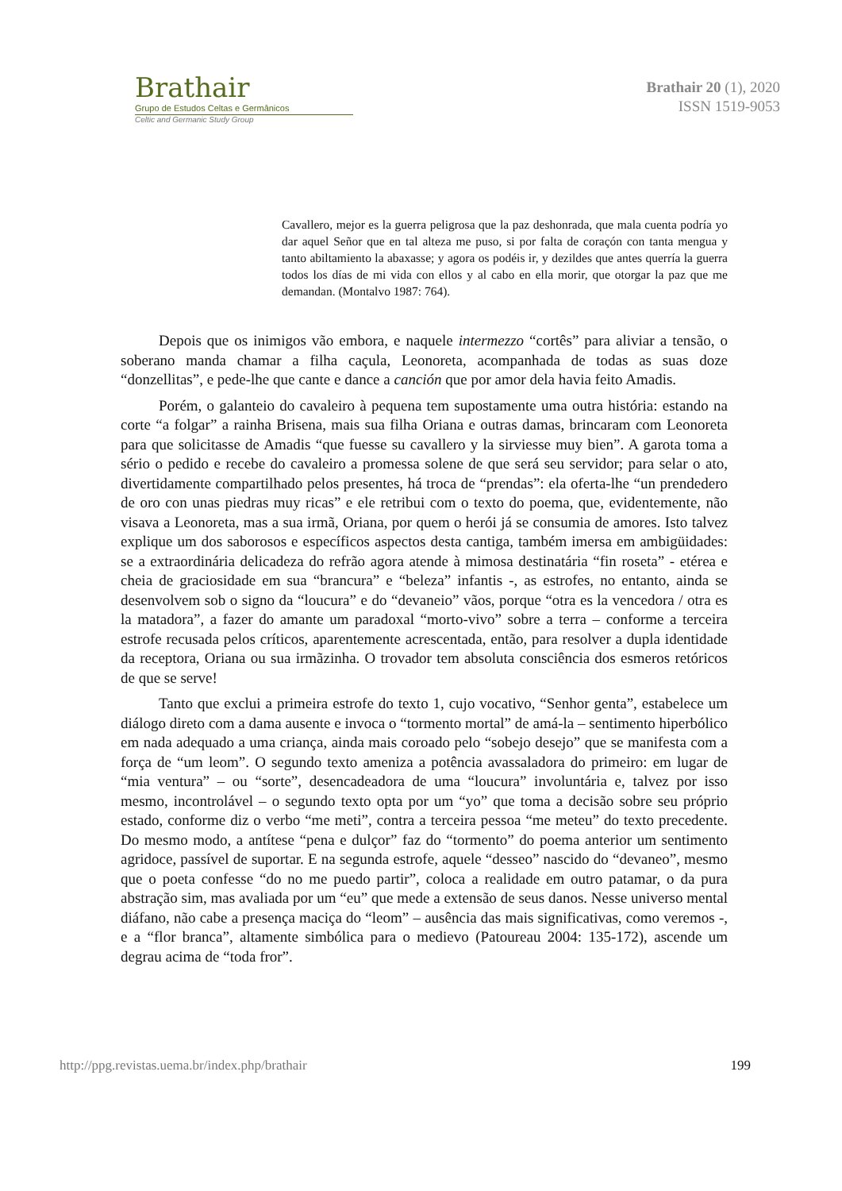Brathair
Grupo de Estudos Celtas e Germânicos
Celtic and Germanic Study Group
Brathair 20 (1), 2020
ISSN 1519-9053
Cavallero, mejor es la guerra peligrosa que la paz deshonrada, que mala cuenta podría yo dar aquel Señor que en tal alteza me puso, si por falta de coraçón con tanta mengua y tanto abiltamiento la abaxasse; y agora os podéis ir, y dezildes que antes querría la guerra todos los días de mi vida con ellos y al cabo en ella morir, que otorgar la paz que me demandan. (Montalvo 1987: 764).
Depois que os inimigos vão embora, e naquele intermezzo “cortês” para aliviar a tensão, o soberano manda chamar a filha caçula, Leonoreta, acompanhada de todas as suas doze “donzellitas”, e pede-lhe que cante e dance a canción que por amor dela havia feito Amadis.
Porém, o galanteio do cavaleiro à pequena tem supostamente uma outra história: estando na corte “a folgar” a rainha Brisena, mais sua filha Oriana e outras damas, brincaram com Leonoreta para que solicitasse de Amadis “que fuesse su cavallero y la sirviesse muy bien”. A garota toma a sério o pedido e recebe do cavaleiro a promessa solene de que será seu servidor; para selar o ato, divertidamente compartilhado pelos presentes, há troca de “prendas”: ela oferta-lhe “un prendedero de oro con unas piedras muy ricas” e ele retribui com o texto do poema, que, evidentemente, não visava a Leonoreta, mas a sua irmã, Oriana, por quem o herói já se consumia de amores. Isto talvez explique um dos saborosos e específicos aspectos desta cantiga, também imersa em ambigüidades: se a extraordinária delicadeza do refrão agora atende à mimosa destinatária “fin roseta” - etérea e cheia de graciosidade em sua “brancura” e “beleza” infantis -, as estrofes, no entanto, ainda se desenvolvem sob o signo da “loucura” e do “devaneio” vãos, porque “otra es la vencedora / otra es la matadora”, a fazer do amante um paradoxal “morto-vivo” sobre a terra – conforme a terceira estrofe recusada pelos críticos, aparentemente acrescentada, então, para resolver a dupla identidade da receptora, Oriana ou sua irmãzinha. O trovador tem absoluta consciência dos esmeros retóricos de que se serve!
Tanto que exclui a primeira estrofe do texto 1, cujo vocativo, “Senhor genta”, estabelece um diálogo direto com a dama ausente e invoca o “tormento mortal” de amá-la – sentimento hiperbólico em nada adequado a uma criança, ainda mais coroado pelo “sobejo desejo” que se manifesta com a força de “um leom”. O segundo texto ameniza a potência avassaladora do primeiro: em lugar de “mia ventura” – ou “sorte”, desencadeadora de uma “loucura” involuntária e, talvez por isso mesmo, incontrolável – o segundo texto opta por um “yo” que toma a decisão sobre seu próprio estado, conforme diz o verbo “me meti”, contra a terceira pessoa “me meteu” do texto precedente. Do mesmo modo, a antítese “pena e dulçor” faz do “tormento” do poema anterior um sentimento agridoce, passível de suportar. E na segunda estrofe, aquele “desseo” nascido do “devaneo”, mesmo que o poeta confesse “do no me puedo partir”, coloca a realidade em outro patamar, o da pura abstração sim, mas avaliada por um “eu” que mede a extensão de seus danos. Nesse universo mental diáfano, não cabe a presença maciça do “leom” – ausência das mais significativas, como veremos -, e a “flor branca”, altamente simbólica para o medievo (Patoureau 2004: 135-172), ascende um degrau acima de “toda fror”.
http://ppg.revistas.uema.br/index.php/brathair 199